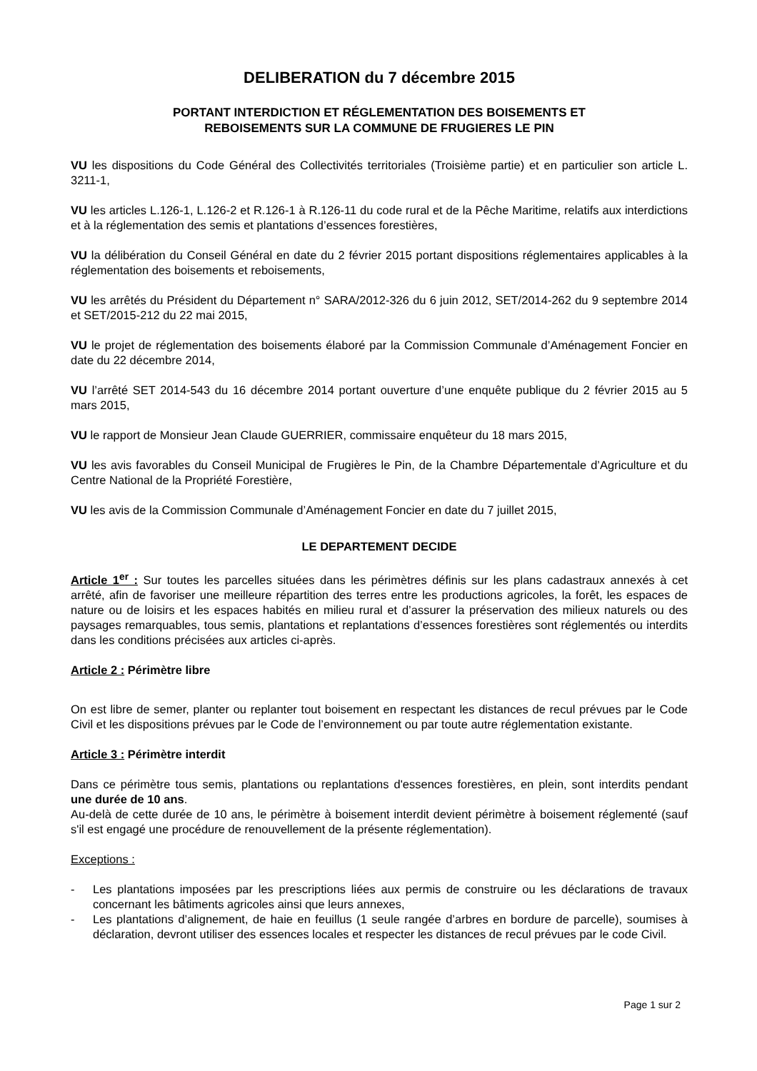DELIBERATION du 7 décembre 2015
PORTANT INTERDICTION ET RÉGLEMENTATION DES BOISEMENTS ET
REBOISEMENTS SUR LA COMMUNE DE FRUGIERES LE PIN
VU les dispositions du Code Général des Collectivités territoriales (Troisième partie) et en particulier son article L. 3211-1,
VU les articles L.126-1, L.126-2 et R.126-1 à R.126-11 du code rural et de la Pêche Maritime, relatifs aux interdictions et à la réglementation des semis et plantations d’essences forestières,
VU la délibération du Conseil Général en date du 2 février 2015 portant dispositions réglementaires applicables à la réglementation des boisements et reboisements,
VU les arrêtés du Président du Département n° SARA/2012-326 du 6 juin 2012, SET/2014-262 du 9 septembre 2014 et SET/2015-212 du 22 mai 2015,
VU le projet de réglementation des boisements élaboré par la Commission Communale d’Aménagement Foncier en date du 22 décembre 2014,
VU l’arrêté SET 2014-543 du 16 décembre 2014 portant ouverture d’une enquête publique du 2 février 2015 au 5 mars 2015,
VU le rapport de Monsieur Jean Claude GUERRIER, commissaire enquêteur du 18 mars 2015,
VU les avis favorables du Conseil Municipal de Frugières le Pin, de la Chambre Départementale d’Agriculture et du Centre National de la Propriété Forestière,
VU les avis de la Commission Communale d’Aménagement Foncier en date du 7 juillet 2015,
LE DEPARTEMENT DECIDE
Article 1<sup>er</sup> : Sur toutes les parcelles situées dans les périmètres définis sur les plans cadastraux annexés à cet arrêté, afin de favoriser une meilleure répartition des terres entre les productions agricoles, la forêt, les espaces de nature ou de loisirs et les espaces habités en milieu rural et d’assurer la préservation des milieux naturels ou des paysages remarquables, tous semis, plantations et replantations d’essences forestières sont réglementés ou interdits dans les conditions précisées aux articles ci-après.
Article 2 : Périmètre libre
On est libre de semer, planter ou replanter tout boisement en respectant les distances de recul prévues par le Code Civil et les dispositions prévues par le Code de l’environnement ou par toute autre réglementation existante.
Article 3 : Périmètre interdit
Dans ce périmètre tous semis, plantations ou replantations d'essences forestières, en plein, sont interdits pendant une durée de 10 ans.
Au-delà de cette durée de 10 ans, le périmètre à boisement interdit devient périmètre à boisement réglementé (sauf s'il est engagé une procédure de renouvellement de la présente réglementation).
Exceptions :
- Les plantations imposées par les prescriptions liées aux permis de construire ou les déclarations de travaux concernant les bâtiments agricoles ainsi que leurs annexes,
- Les plantations d’alignement, de haie en feuillus (1 seule rangée d’arbres en bordure de parcelle), soumises à déclaration, devront utiliser des essences locales et respecter les distances de recul prévues par le code Civil.
Page 1 sur 2